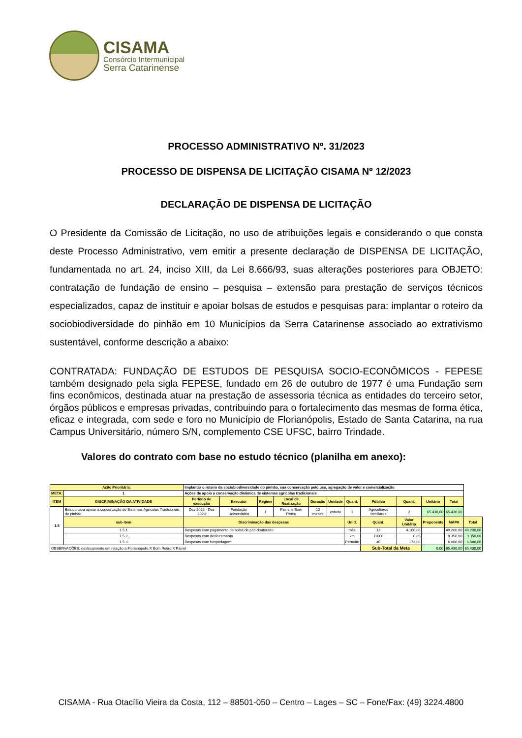CISAMA
Consórcio Intermunicipal
Serra Catarinense
PROCESSO ADMINISTRATIVO Nº. 31/2023
PROCESSO DE DISPENSA DE LICITAÇÃO CISAMA Nº 12/2023
DECLARAÇÃO DE DISPENSA DE LICITAÇÃO
O Presidente da Comissão de Licitação, no uso de atribuições legais e considerando o que consta deste Processo Administrativo, vem emitir a presente declaração de DISPENSA DE LICITAÇÃO, fundamentada no art. 24, inciso XIII, da Lei 8.666/93, suas alterações posteriores para OBJETO: contratação de fundação de ensino – pesquisa – extensão para prestação de serviços técnicos especializados, capaz de instituir e apoiar bolsas de estudos e pesquisas para: implantar o roteiro da sociobiodiversidade do pinhão em 10 Municípios da Serra Catarinense associado ao extrativismo sustentável, conforme descrição a abaixo:
CONTRATADA: FUNDAÇÃO DE ESTUDOS DE PESQUISA SOCIO-ECONÔMICOS - FEPESE também designado pela sigla FEPESE, fundado em 26 de outubro de 1977 é uma Fundação sem fins econômicos, destinada atuar na prestação de assessoria técnica as entidades do terceiro setor, órgãos públicos e empresas privadas, contribuindo para o fortalecimento das mesmas de forma ética, eficaz e integrada, com sede e foro no Município de Florianópolis, Estado de Santa Catarina, na rua Campus Universitário, número S/N, complemento CSE UFSC, bairro Trindade.
Valores do contrato com base no estudo técnico (planilha em anexo):
| Ação Prioritária: | | Implantar o roteiro da sociobiodiversidade do pinhão, sua conservação pelo uso, agregação de valor e comercialização | | | | | | | | | | | | |
| META: | 1 | Ações de apoio a conservação dinâmica de sistemas agrícolas tradicionais | | | | | | | | | | | | |
| ITEM | DISCRIMINAÇÃO DA ATIVIDADE | | Período de execução | Executor | Regime | Local de Realização | Duração | Unidade | Quant. | Público | Quant. | Unitário | Total | |
| 1.5 | Estudo para apoiar à conservação de Sistemas Agrícolas Tradicionais de pinhão | | Dez 2022 - Dez 2023 | Fundação Universitária | I | Painel e Bom Retiro | 12 meses | estudo | 1 | Agricultores familiares | 2 | 65.430,00 | 65.430,00 | |
| | sub-item | Discriminação das despesas | | | | | | | Unid. | Quant. | Valor Unitário | Proponente | MAPA | Total |
| | 1.5.1 | Despesas com pagamento de bolsa de pós-doutorado | | | | | | | mês | 12 | 4.100,00 | | 49.200,00 | 49.200,00 |
| | 1.5.2 | Despesas com deslocamento | | | | | | | km | 11000 | 0,85 | | 9.350,00 | 9.350,00 |
| | 1.5.3 | Despesas com hospedagem | | | | | | | Pernoite | 40 | 172,00 | | 6.880,00 | 6.880,00 |
| OBSERVAÇÕES: deslocamento em relação a Florianópolis X Bom Retiro X Painel | | | | | | | | | | Sub-Total da Meta | | 0,00 | 65.430,00 | 65.430,00 |
CISAMA - Rua Otacílio Vieira da Costa, 112 – 88501-050 – Centro – Lages – SC – Fone/Fax: (49) 3224.4800